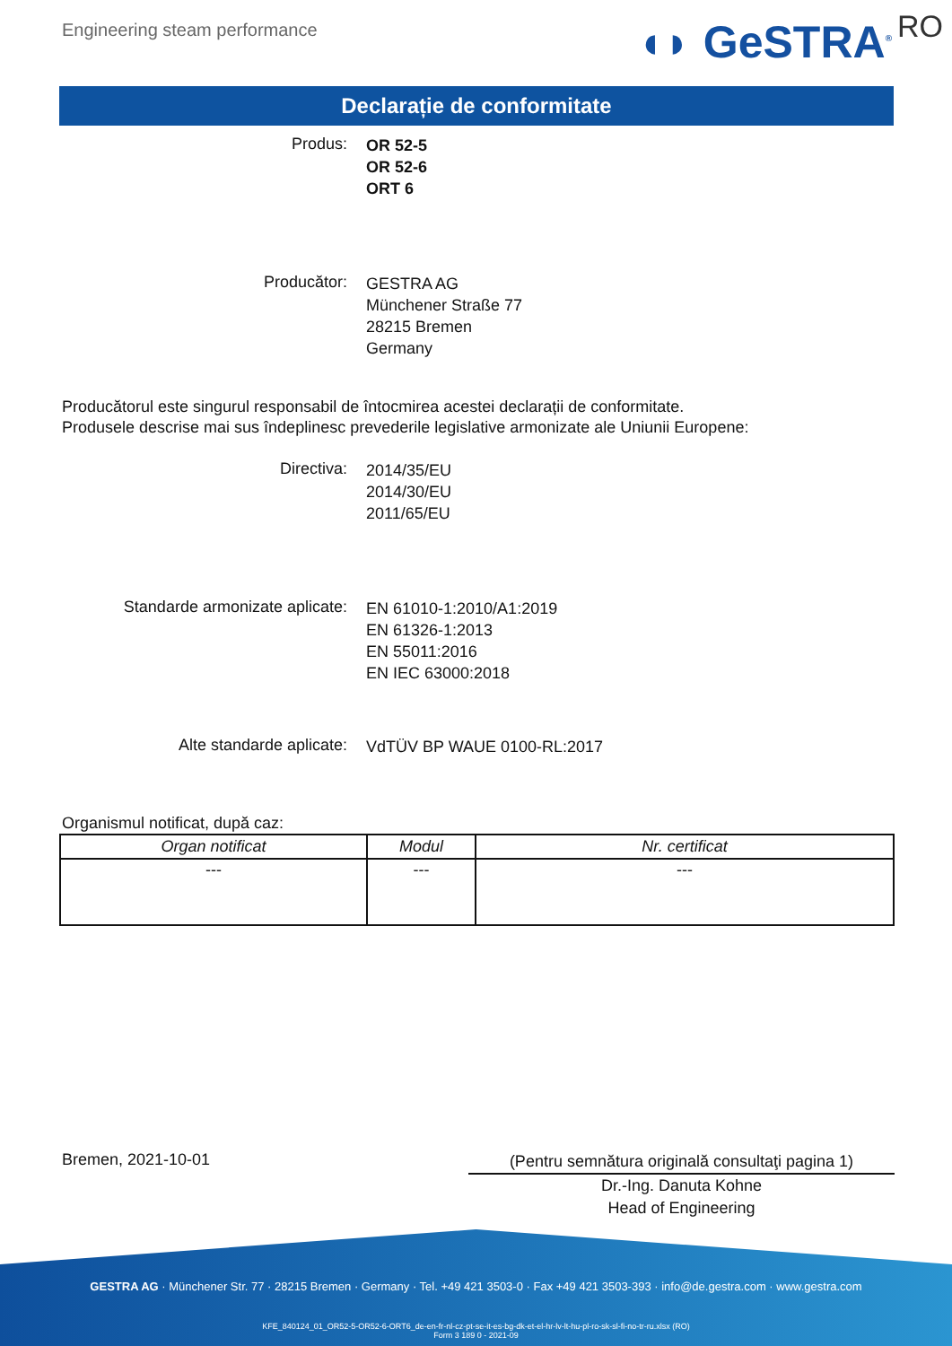Engineering steam performance
◖◗ GeSTRA<sup>®</sup> RO
Declarație de conformitate
Produs:
OR 52-5
OR 52-6
ORT 6
Producător:
GESTRA AG
Münchener Straße 77
28215 Bremen
Germany
Producătorul este singurul responsabil de întocmirea acestei declarații de conformitate.
Produsele descrise mai sus îndeplinesc prevederile legislative armonizate ale Uniunii Europene:
Directiva:
2014/35/EU
2014/30/EU
2011/65/EU
Standarde armonizate aplicate:
EN 61010-1:2010/A1:2019
EN 61326-1:2013
EN 55011:2016
EN IEC 63000:2018
Alte standarde aplicate:
VdTÜV BP WAUE 0100-RL:2017
Organismul notificat, după caz:
| Organ notificat | Modul | Nr. certificat |
| --- | --- | --- |
| --- | --- | --- |
Bremen, 2021-10-01
(Pentru semnătura originală consultaţi pagina 1)
Dr.-Ing. Danuta Kohne
Head of Engineering
GESTRA AG · Münchener Str. 77 · 28215 Bremen · Germany · Tel. +49 421 3503-0 · Fax +49 421 3503-393 · info@de.gestra.com · www.gestra.com
KFE_840124_01_OR52-5-OR52-6-ORT6_de-en-fr-nl-cz-pt-se-it-es-bg-dk-et-el-hr-lv-lt-hu-pl-ro-sk-sl-fi-no-tr-ru.xlsx (RO)
Form 3 189 0 - 2021-09